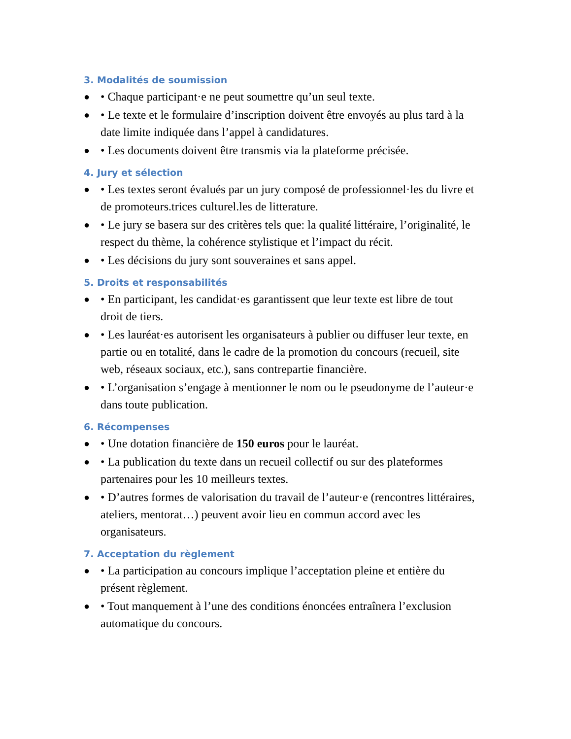3. Modalités de soumission
● • Chaque participant·e ne peut soumettre qu’un seul texte.
● • Le texte et le formulaire d’inscription doivent être envoyés au plus tard à la date limite indiquée dans l’appel à candidatures.
● • Les documents doivent être transmis via la plateforme précisée.
4. Jury et sélection
● • Les textes seront évalués par un jury composé de professionnel·les du livre et de promoteurs.trices culturel.les de litterature.
● • Le jury se basera sur des critères tels que: la qualité littéraire, l’originalité, le respect du thème, la cohérence stylistique et l’impact du récit.
● • Les décisions du jury sont souveraines et sans appel.
5. Droits et responsabilités
● • En participant, les candidat·es garantissent que leur texte est libre de tout droit de tiers.
● • Les lauréat·es autorisent les organisateurs à publier ou diffuser leur texte, en partie ou en totalité, dans le cadre de la promotion du concours (recueil, site web, réseaux sociaux, etc.), sans contrepartie financière.
● • L’organisation s’engage à mentionner le nom ou le pseudonyme de l’auteur·e dans toute publication.
6. Récompenses
● • Une dotation financière de 150 euros pour le lauréat.
● • La publication du texte dans un recueil collectif ou sur des plateformes partenaires pour les 10 meilleurs textes.
● • D’autres formes de valorisation du travail de l’auteur·e (rencontres littéraires, ateliers, mentorat…) peuvent avoir lieu en commun accord avec les organisateurs.
7. Acceptation du règlement
● • La participation au concours implique l’acceptation pleine et entière du présent règlement.
● • Tout manquement à l’une des conditions énoncées entraînera l’exclusion automatique du concours.